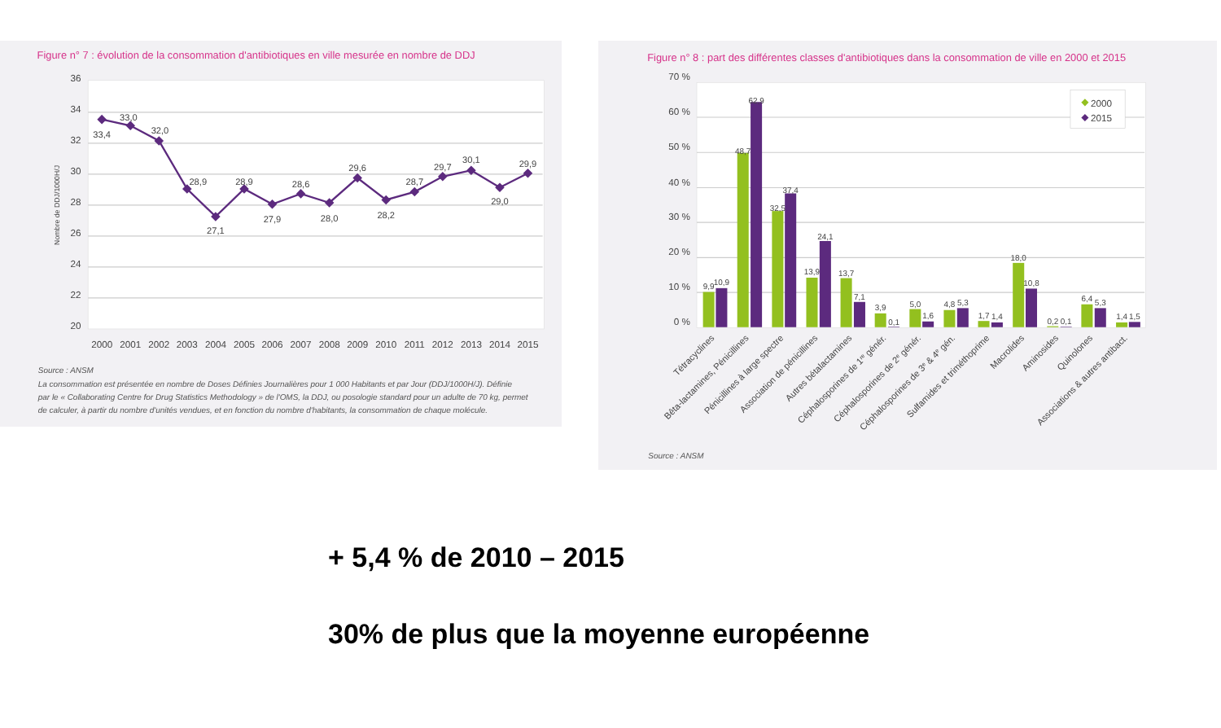Figure n° 7 : évolution de la consommation d'antibiotiques en ville mesurée en nombre de DDJ
36
34
32
30
28
26
24
22
20
Nombre de DDJ/1000H/J
33,4
33,0
32,0
28,9
27,1
28,9
27,9
28,6
28,0
29,6
28,2
28,7
29,7
30,1
29,0
29,9
2000
2001
2002
2003
2004
2005
2006
2007
2008
2009
2010
2011
2012
2013
2014
2015
Source : ANSM
La consommation est présentée en nombre de Doses Définies Journalières pour 1 000 Habitants et par Jour (DDJ/1000H/J). Définie
par le « Collaborating Centre for Drug Statistics Methodology » de l'OMS, la DDJ, ou posologie standard pour un adulte de 70 kg, permet
de calculer, à partir du nombre d'unités vendues, et en fonction du nombre d'habitants, la consommation de chaque molécule.
Figure n° 8 : part des différentes classes d'antibiotiques dans la consommation de ville en 2000 et 2015
70 %
60 %
50 %
40 %
30 %
20 %
10 %
0 %
9,9
10,9
48,7
62,9
32,5
37,4
13,9
24,1
13,7
7,1
3,9
0,1
5,0
1,6
4,8
5,3
1,7
1,4
18,0
10,8
0,2
0,1
6,4
5,3
1,4
1,5
2000
2015
Tétracyclines
Bêta-lactamines, Pénicillines
Pénicillines à large spectre
Association de pénicillines
Autres bétalactamines
Céphalosporines de 1re génér.
Céphalosporines de 2e génér.
Céphalosporines de 3e & 4e gén.
Sulfamides et triméthoprime
Macrolides
Aminosides
Quinolones
Associations & autres antibact.
Source : ANSM
+ 5,4 % de 2010 – 2015
30% de plus que la moyenne européenne